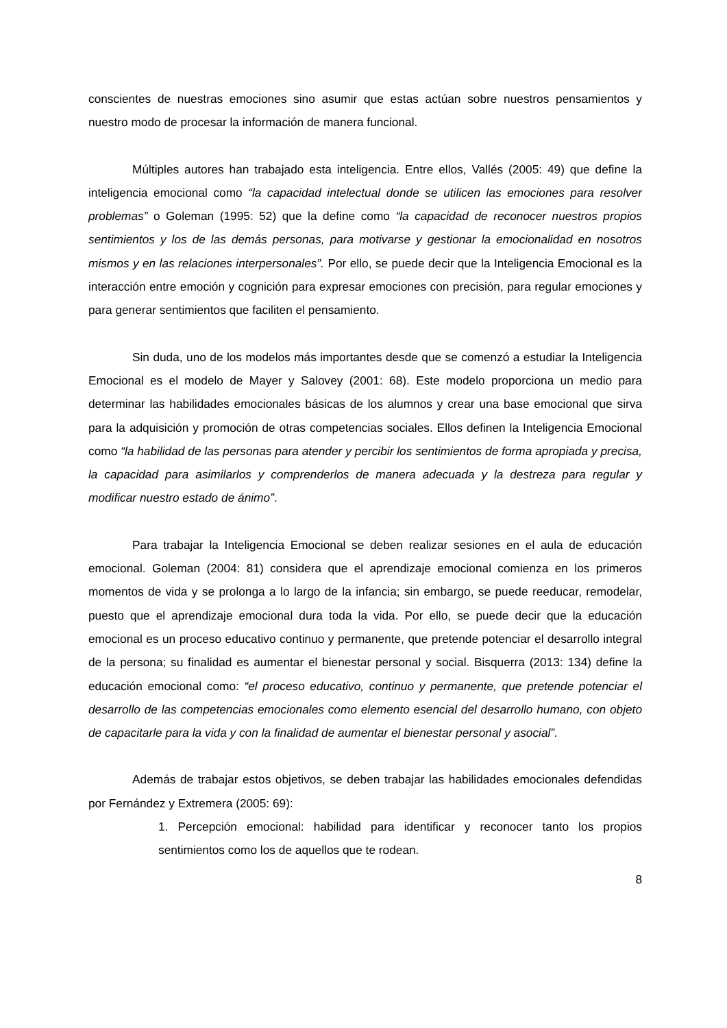conscientes de nuestras emociones sino asumir que estas actúan sobre nuestros pensamientos y nuestro modo de procesar la información de manera funcional.
Múltiples autores han trabajado esta inteligencia. Entre ellos, Vallés (2005: 49) que define la inteligencia emocional como “la capacidad intelectual donde se utilicen las emociones para resolver problemas” o Goleman (1995: 52) que la define como “la capacidad de reconocer nuestros propios sentimientos y los de las demás personas, para motivarse y gestionar la emocionalidad en nosotros mismos y en las relaciones interpersonales”. Por ello, se puede decir que la Inteligencia Emocional es la interacción entre emoción y cognición para expresar emociones con precisión, para regular emociones y para generar sentimientos que faciliten el pensamiento.
Sin duda, uno de los modelos más importantes desde que se comenzó a estudiar la Inteligencia Emocional es el modelo de Mayer y Salovey (2001: 68). Este modelo proporciona un medio para determinar las habilidades emocionales básicas de los alumnos y crear una base emocional que sirva para la adquisición y promoción de otras competencias sociales. Ellos definen la Inteligencia Emocional como “la habilidad de las personas para atender y percibir los sentimientos de forma apropiada y precisa, la capacidad para asimilarlos y comprenderlos de manera adecuada y la destreza para regular y modificar nuestro estado de ánimo”.
Para trabajar la Inteligencia Emocional se deben realizar sesiones en el aula de educación emocional. Goleman (2004: 81) considera que el aprendizaje emocional comienza en los primeros momentos de vida y se prolonga a lo largo de la infancia; sin embargo, se puede reeducar, remodelar, puesto que el aprendizaje emocional dura toda la vida. Por ello, se puede decir que la educación emocional es un proceso educativo continuo y permanente, que pretende potenciar el desarrollo integral de la persona; su finalidad es aumentar el bienestar personal y social. Bisquerra (2013: 134) define la educación emocional como: “el proceso educativo, continuo y permanente, que pretende potenciar el desarrollo de las competencias emocionales como elemento esencial del desarrollo humano, con objeto de capacitarle para la vida y con la finalidad de aumentar el bienestar personal y asocial”.
Además de trabajar estos objetivos, se deben trabajar las habilidades emocionales defendidas por Fernández y Extremera (2005: 69):
1. Percepción emocional: habilidad para identificar y reconocer tanto los propios sentimientos como los de aquellos que te rodean.
8